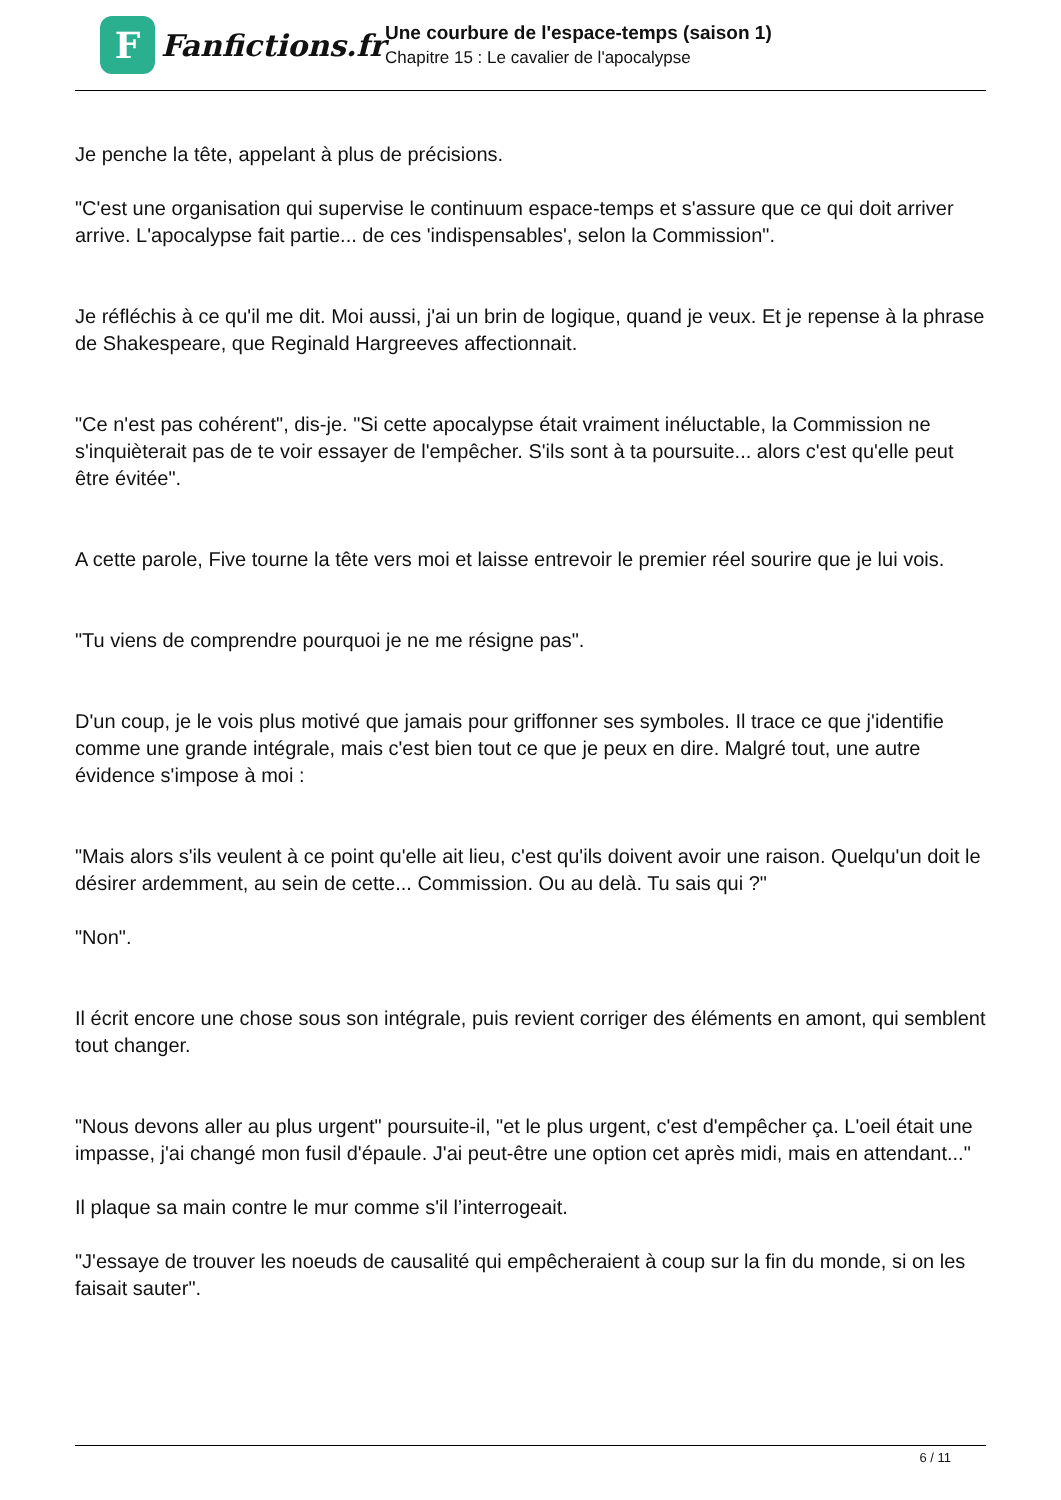F
Fanfictions.fr
Une courbure de l'espace-temps (saison 1)
Chapitre 15 : Le cavalier de l'apocalypse
Je penche la tête, appelant à plus de précisions.
"C'est une organisation qui supervise le continuum espace-temps et s'assure que ce qui doit arriver arrive. L'apocalypse fait partie... de ces 'indispensables', selon la Commission".
Je réfléchis à ce qu'il me dit. Moi aussi, j'ai un brin de logique, quand je veux. Et je repense à la phrase de Shakespeare, que Reginald Hargreeves affectionnait.
"Ce n'est pas cohérent", dis-je. "Si cette apocalypse était vraiment inéluctable, la Commission ne s'inquièterait pas de te voir essayer de l'empêcher. S'ils sont à ta poursuite... alors c'est qu'elle peut être évitée".
A cette parole, Five tourne la tête vers moi et laisse entrevoir le premier réel sourire que je lui vois.
"Tu viens de comprendre pourquoi je ne me résigne pas".
D'un coup, je le vois plus motivé que jamais pour griffonner ses symboles. Il trace ce que j'identifie comme une grande intégrale, mais c'est bien tout ce que je peux en dire. Malgré tout, une autre évidence s'impose à moi :
"Mais alors s'ils veulent à ce point qu'elle ait lieu, c'est qu'ils doivent avoir une raison. Quelqu'un doit le désirer ardemment, au sein de cette... Commission. Ou au delà. Tu sais qui ?"
"Non".
Il écrit encore une chose sous son intégrale, puis revient corriger des éléments en amont, qui semblent tout changer.
"Nous devons aller au plus urgent" poursuite-il, "et le plus urgent, c'est d'empêcher ça. L'oeil était une impasse, j'ai changé mon fusil d'épaule. J'ai peut-être une option cet après midi, mais en attendant..."
Il plaque sa main contre le mur comme s'il l’interrogeait.
"J'essaye de trouver les noeuds de causalité qui empêcheraient à coup sur la fin du monde, si on les faisait sauter".
6 / 11